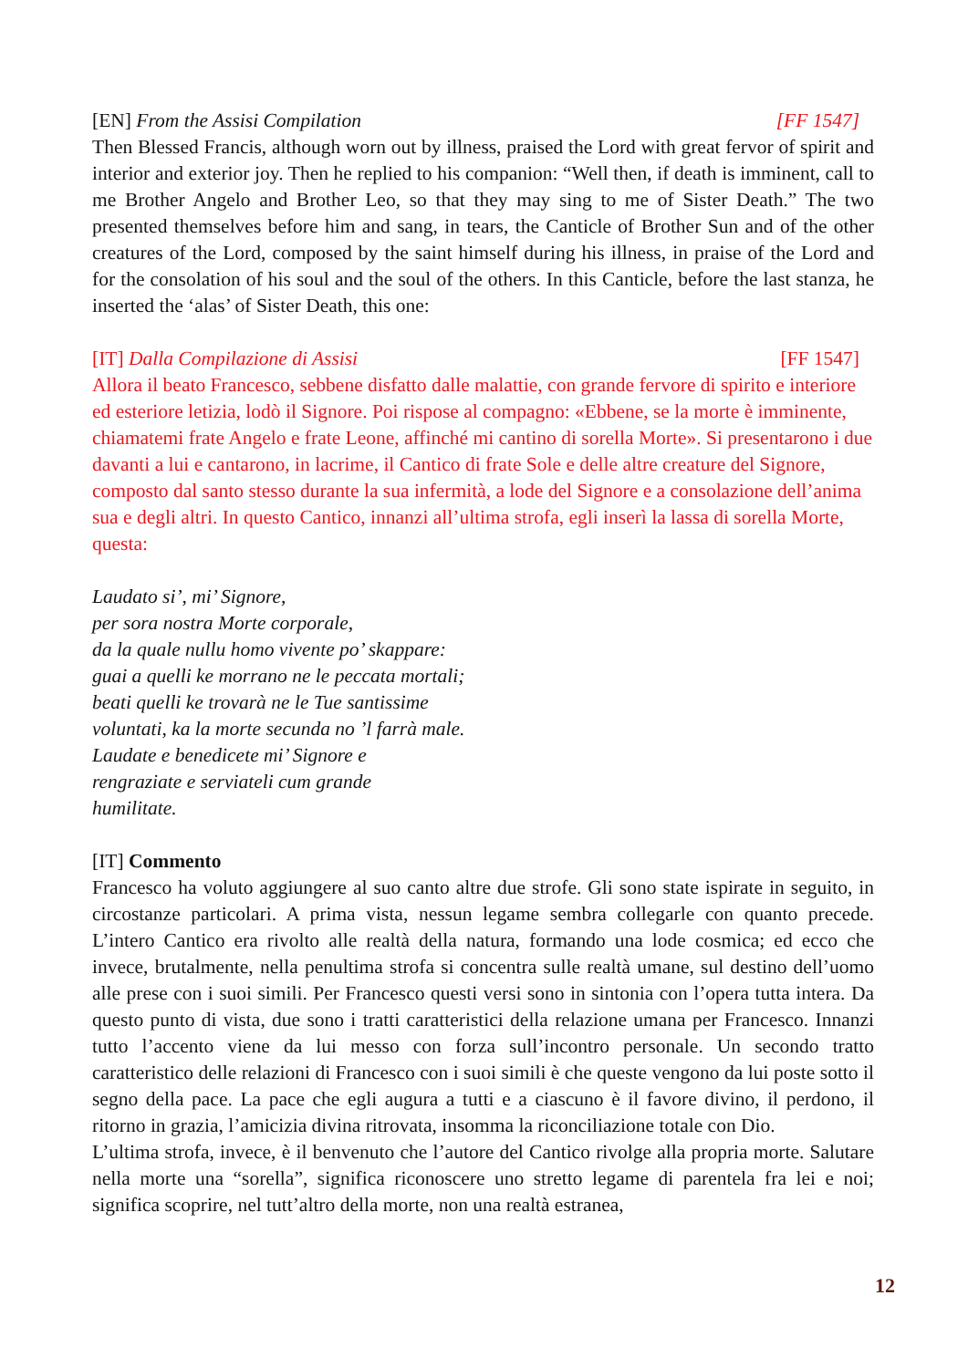[EN] From the Assisi Compilation [FF 1547]
Then Blessed Francis, although worn out by illness, praised the Lord with great fervor of spirit and interior and exterior joy. Then he replied to his companion: “Well then, if death is imminent, call to me Brother Angelo and Brother Leo, so that they may sing to me of Sister Death.” The two presented themselves before him and sang, in tears, the Canticle of Brother Sun and of the other creatures of the Lord, composed by the saint himself during his illness, in praise of the Lord and for the consolation of his soul and the soul of the others. In this Canticle, before the last stanza, he inserted the ‘alas’ of Sister Death, this one:
[IT] Dalla Compilazione di Assisi [FF 1547]
Allora il beato Francesco, sebbene disfatto dalle malattie, con grande fervore di spirito e interiore ed esteriore letizia, lodò il Signore. Poi rispose al compagno: «Ebbene, se la morte è imminente, chiamatemi frate Angelo e frate Leone, affinché mi cantino di sorella Morte». Si presentarono i due davanti a lui e cantarono, in lacrime, il Cantico di frate Sole e delle altre creature del Signore, composto dal santo stesso durante la sua infermità, a lode del Signore e a consolazione dell’anima sua e degli altri. In questo Cantico, innanzi all’ultima strofa, egli inserì la lassa di sorella Morte, questa:
Laudato si’, mi’ Signore,
per sora nostra Morte corporale,
da la quale nullu homo vivente po’ skappare:
guai a quelli ke morrano ne le peccata mortali;
beati quelli ke trovarà ne le Tue santissime
voluntati, ka la morte secunda no ’l farrà male.
Laudate e benedicete mi’ Signore e
rengraziate e serviateli cum grande
humilitate.
[IT] Commento
Francesco ha voluto aggiungere al suo canto altre due strofe. Gli sono state ispirate in seguito, in circostanze particolari. A prima vista, nessun legame sembra collegarle con quanto precede. L’intero Cantico era rivolto alle realtà della natura, formando una lode cosmica; ed ecco che invece, brutalmente, nella penultima strofa si concentra sulle realtà umane, sul destino dell’uomo alle prese con i suoi simili. Per Francesco questi versi sono in sintonia con l’opera tutta intera. Da questo punto di vista, due sono i tratti caratteristici della relazione umana per Francesco. Innanzi tutto l’accento viene da lui messo con forza sull’incontro personale. Un secondo tratto caratteristico delle relazioni di Francesco con i suoi simili è che queste vengono da lui poste sotto il segno della pace. La pace che egli augura a tutti e a ciascuno è il favore divino, il perdono, il ritorno in grazia, l’amicizia divina ritrovata, insomma la riconciliazione totale con Dio.
L’ultima strofa, invece, è il benvenuto che l’autore del Cantico rivolge alla propria morte. Salutare nella morte una “sorella”, significa riconoscere uno stretto legame di parentela fra lei e noi; significa scoprire, nel tutt’altro della morte, non una realtà estranea,
12